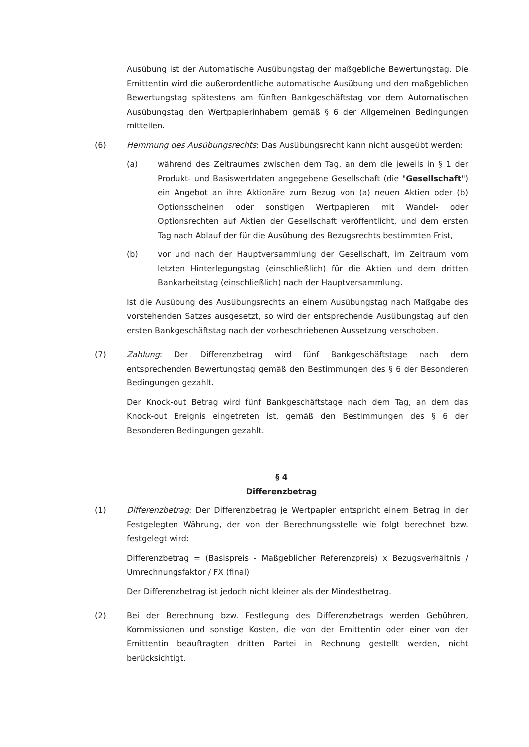Ausübung ist der Automatische Ausübungstag der maßgebliche Bewertungstag. Die Emittentin wird die außerordentliche automatische Ausübung und den maßgeblichen Bewertungstag spätestens am fünften Bankgeschäftstag vor dem Automatischen Ausübungstag den Wertpapierinhabern gemäß § 6 der Allgemeinen Bedingungen mitteilen.
(6) Hemmung des Ausübungsrechts: Das Ausübungsrecht kann nicht ausgeübt werden:
(a) während des Zeitraumes zwischen dem Tag, an dem die jeweils in § 1 der Produkt- und Basiswertdaten angegebene Gesellschaft (die "Gesellschaft") ein Angebot an ihre Aktionäre zum Bezug von (a) neuen Aktien oder (b) Optionsscheinen oder sonstigen Wertpapieren mit Wandel- oder Optionsrechten auf Aktien der Gesellschaft veröffentlicht, und dem ersten Tag nach Ablauf der für die Ausübung des Bezugsrechts bestimmten Frist,
(b) vor und nach der Hauptversammlung der Gesellschaft, im Zeitraum vom letzten Hinterlegungstag (einschließlich) für die Aktien und dem dritten Bankarbeitstag (einschließlich) nach der Hauptversammlung.
Ist die Ausübung des Ausübungsrechts an einem Ausübungstag nach Maßgabe des vorstehenden Satzes ausgesetzt, so wird der entsprechende Ausübungstag auf den ersten Bankgeschäftstag nach der vorbeschriebenen Aussetzung verschoben.
(7) Zahlung: Der Differenzbetrag wird fünf Bankgeschäftstage nach dem entsprechenden Bewertungstag gemäß den Bestimmungen des § 6 der Besonderen Bedingungen gezahlt.
Der Knock-out Betrag wird fünf Bankgeschäftstage nach dem Tag, an dem das Knock-out Ereignis eingetreten ist, gemäß den Bestimmungen des § 6 der Besonderen Bedingungen gezahlt.
§ 4
Differenzbetrag
(1) Differenzbetrag: Der Differenzbetrag je Wertpapier entspricht einem Betrag in der Festgelegten Währung, der von der Berechnungsstelle wie folgt berechnet bzw. festgelegt wird:
Differenzbetrag = (Basispreis - Maßgeblicher Referenzpreis) x Bezugsverhältnis / Umrechnungsfaktor / FX (final)
Der Differenzbetrag ist jedoch nicht kleiner als der Mindestbetrag.
(2) Bei der Berechnung bzw. Festlegung des Differenzbetrags werden Gebühren, Kommissionen und sonstige Kosten, die von der Emittentin oder einer von der Emittentin beauftragten dritten Partei in Rechnung gestellt werden, nicht berücksichtigt.